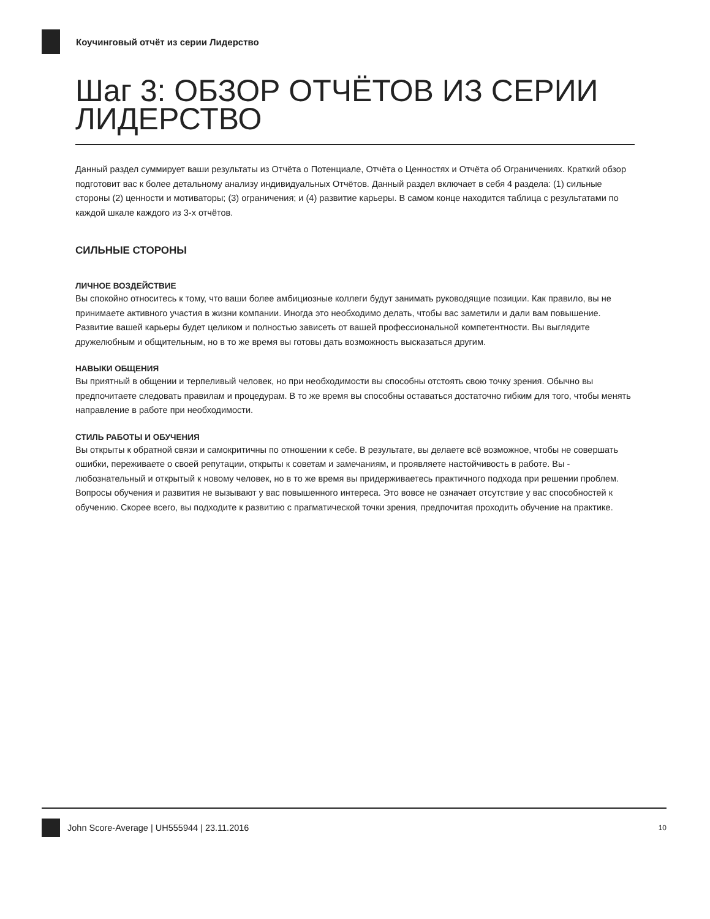Коучинговый отчёт из серии Лидерство
Шаг 3: ОБЗОР ОТЧЁТОВ ИЗ СЕРИИ ЛИДЕРСТВО
Данный раздел суммирует ваши результаты из Отчёта о Потенциале, Отчёта о Ценностях и Отчёта об Ограничениях. Краткий обзор подготовит вас к более детальному анализу индивидуальных Отчётов. Данный раздел включает в себя 4 раздела: (1) сильные стороны (2) ценности и мотиваторы; (3) ограничения; и (4) развитие карьеры. В самом конце находится таблица с результатами по каждой шкале каждого из 3-х отчётов.
СИЛЬНЫЕ СТОРОНЫ
ЛИЧНОЕ ВОЗДЕЙСТВИЕ
Вы спокойно относитесь к тому, что ваши более амбициозные коллеги будут занимать руководящие позиции. Как правило, вы не принимаете активного участия в жизни компании. Иногда это необходимо делать, чтобы вас заметили и дали вам повышение. Развитие вашей карьеры будет целиком и полностью зависеть от вашей профессиональной компетентности. Вы выглядите дружелюбным и общительным, но в то же время вы готовы дать возможность высказаться другим.
НАВЫКИ ОБЩЕНИЯ
Вы приятный в общении и терпеливый человек, но при необходимости вы способны отстоять свою точку зрения. Обычно вы предпочитаете следовать правилам и процедурам. В то же время вы способны оставаться достаточно гибким для того, чтобы менять направление в работе при необходимости.
СТИЛЬ РАБОТЫ И ОБУЧЕНИЯ
Вы открыты к обратной связи и самокритичны по отношении к себе. В результате, вы делаете всё возможное, чтобы не совершать ошибки, переживаете о своей репутации, открыты к советам и замечаниям, и проявляете настойчивость в работе. Вы - любознательный и открытый к новому человек, но в то же время вы придерживаетесь практичного подхода при решении проблем. Вопросы обучения и развития не вызывают у вас повышенного интереса. Это вовсе не означает отсутствие у вас способностей к обучению. Скорее всего, вы подходите к развитию с прагматической точки зрения, предпочитая проходить обучение на практике.
John Score-Average | UH555944 | 23.11.2016 10